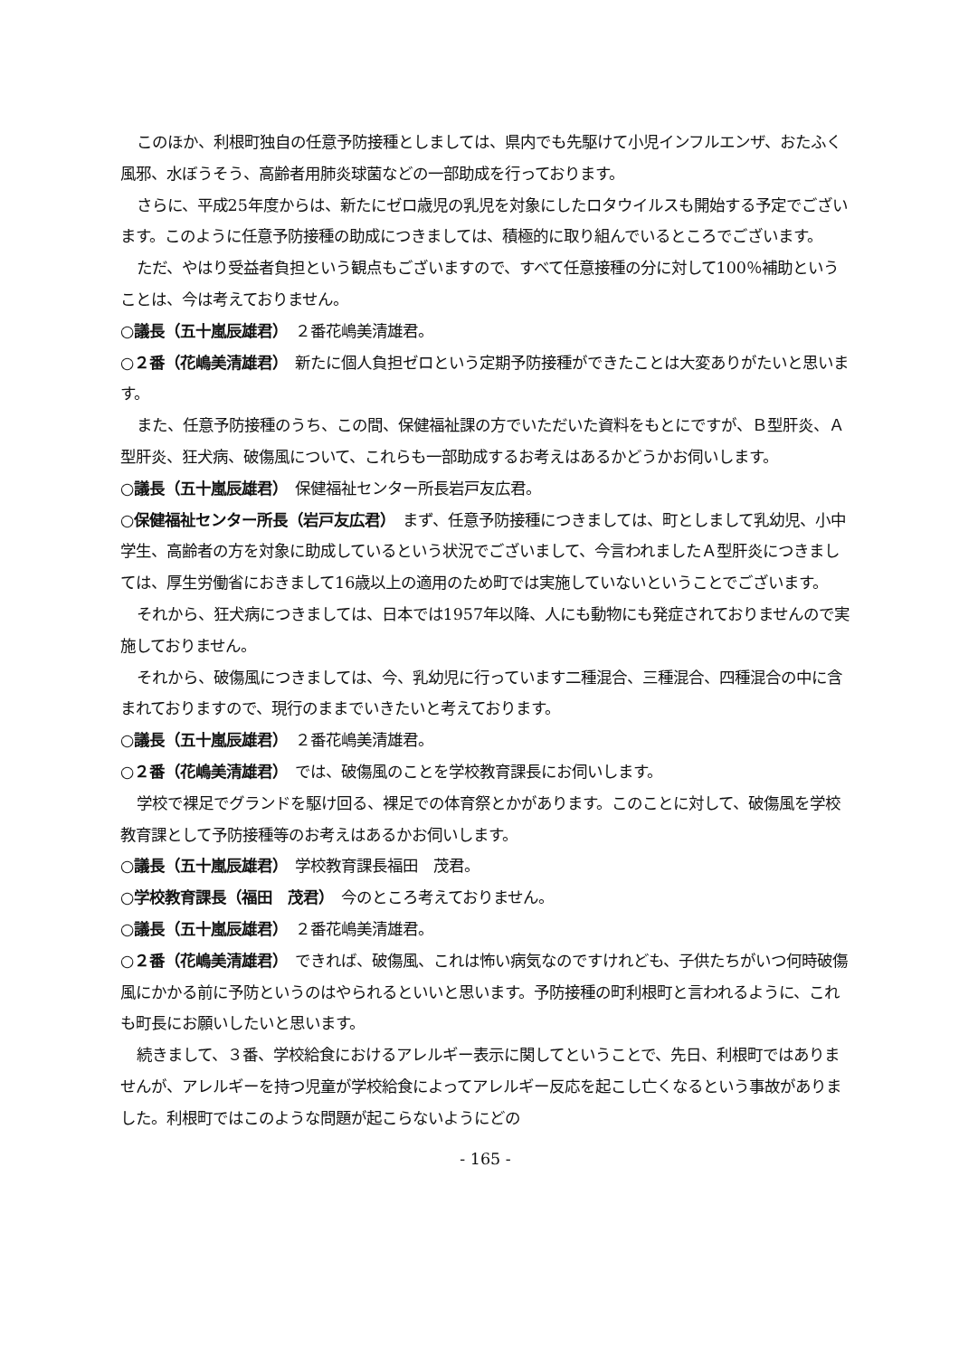このほか、利根町独自の任意予防接種としましては、県内でも先駆けて小児インフルエンザ、おたふく風邪、水ぼうそう、高齢者用肺炎球菌などの一部助成を行っております。
さらに、平成25年度からは、新たにゼロ歳児の乳児を対象にしたロタウイルスも開始する予定でございます。このように任意予防接種の助成につきましては、積極的に取り組んでいるところでございます。
ただ、やはり受益者負担という観点もございますので、すべて任意接種の分に対して100％補助ということは、今は考えておりません。
○議長（五十嵐辰雄君）　２番花嶋美清雄君。
○２番（花嶋美清雄君）　新たに個人負担ゼロという定期予防接種ができたことは大変ありがたいと思います。
また、任意予防接種のうち、この間、保健福祉課の方でいただいた資料をもとにですが、Ｂ型肝炎、Ａ型肝炎、狂犬病、破傷風について、これらも一部助成するお考えはあるかどうかお伺いします。
○議長（五十嵐辰雄君）　保健福祉センター所長岩戸友広君。
○保健福祉センター所長（岩戸友広君）　まず、任意予防接種につきましては、町としまして乳幼児、小中学生、高齢者の方を対象に助成しているという状況でございまして、今言われましたＡ型肝炎につきましては、厚生労働省におきまして16歳以上の適用のため町では実施していないということでございます。
それから、狂犬病につきましては、日本では1957年以降、人にも動物にも発症されておりませんので実施しておりません。
それから、破傷風につきましては、今、乳幼児に行っています二種混合、三種混合、四種混合の中に含まれておりますので、現行のままでいきたいと考えております。
○議長（五十嵐辰雄君）　２番花嶋美清雄君。
○２番（花嶋美清雄君）　では、破傷風のことを学校教育課長にお伺いします。
学校で裸足でグランドを駆け回る、裸足での体育祭とかがあります。このことに対して、破傷風を学校教育課として予防接種等のお考えはあるかお伺いします。
○議長（五十嵐辰雄君）　学校教育課長福田　茂君。
○学校教育課長（福田　茂君）　今のところ考えておりません。
○議長（五十嵐辰雄君）　２番花嶋美清雄君。
○２番（花嶋美清雄君）　できれば、破傷風、これは怖い病気なのですけれども、子供たちがいつ何時破傷風にかかる前に予防というのはやられるといいと思います。予防接種の町利根町と言われるように、これも町長にお願いしたいと思います。
続きまして、３番、学校給食におけるアレルギー表示に関してということで、先日、利根町ではありませんが、アレルギーを持つ児童が学校給食によってアレルギー反応を起こし亡くなるという事故がありました。利根町ではこのような問題が起こらないようにどの
- 165 -